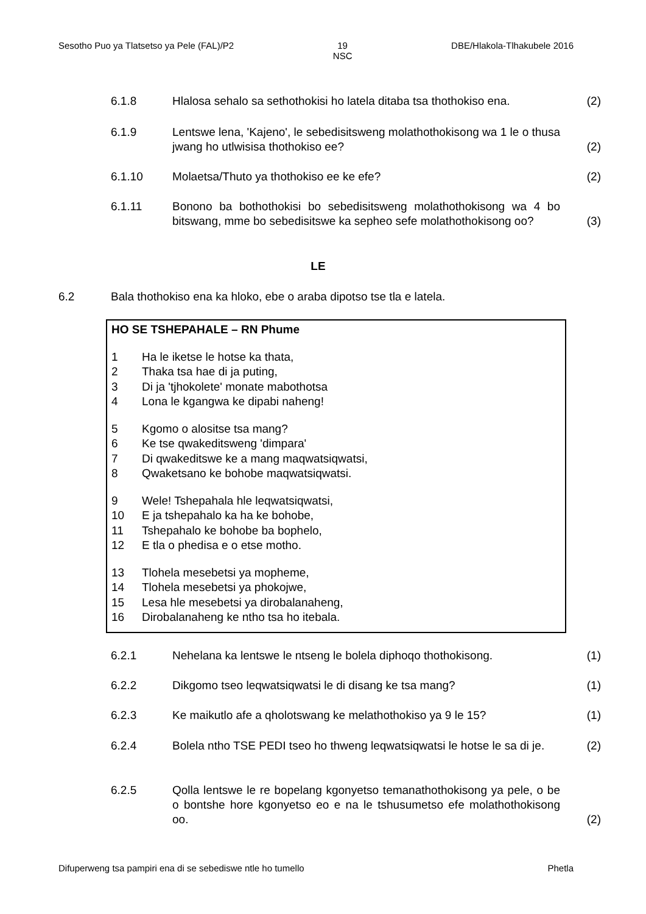Sesotho Puo ya Tlatsetso ya Pele (FAL)/P2 19
NSC DBE/Hlakola-Tlhakubele 2016
6.1.8 Hlalosa sehalo sa sethothokisi ho latela ditaba tsa thothokiso ena. (2)
6.1.9 Lentswe lena, 'Kajeno', le sebedisitsweng molathothokisong wa 1 le o thusa jwang ho utlwisisa thothokiso ee? (2)
6.1.10 Molaetsa/Thuto ya thothokiso ee ke efe? (2)
6.1.11 Bonono ba bothothokisi bo sebedisitsweng molathothokisong wa 4 bo bitswang, mme bo sebedisitswe ka sepheo sefe molathothokisong oo? (3)
LE
6.2 Bala thothokiso ena ka hloko, ebe o araba dipotso tse tla e latela.
HO SE TSHEPAHALE – RN Phume
1 Ha le iketse le hotse ka thata,
2 Thaka tsa hae di ja puting,
3 Di ja 'tjhokolete' monate mabothotsa
4 Lona le kgangwa ke dipabi naheng!
5 Kgomo o alositse tsa mang?
6 Ke tse qwakeditsweng 'dimpara'
7 Di qwakeditswe ke a mang maqwatsiqwatsi,
8 Qwaketsano ke bohobe maqwatsiqwatsi.
9 Wele! Tshepahala hle leqwatsiqwatsi,
10 E ja tshepahalo ka ha ke bohobe,
11 Tshepahalo ke bohobe ba bophelo,
12 E tla o phedisa e o etse motho.
13 Tlohela mesebetsi ya mopheme,
14 Tlohela mesebetsi ya phokojwe,
15 Lesa hle mesebetsi ya dirobalanaheng,
16 Dirobalanaheng ke ntho tsa ho itebala.
6.2.1 Nehelana ka lentswe le ntseng le bolela diphoqo thothokisong. (1)
6.2.2 Dikgomo tseo leqwatsiqwatsi le di disang ke tsa mang? (1)
6.2.3 Ke maikutlo afe a qholotswang ke melathothokiso ya 9 le 15? (1)
6.2.4 Bolela ntho TSE PEDI tseo ho thweng leqwatsiqwatsi le hotse le sa di je. (2)
6.2.5 Qolla lentswe le re bopelang kgonyetso temanathothokisong ya pele, o be o bontshe hore kgonyetso eo e na le tshusumetso efe molathothokisong oo. (2)
Difuperweng tsa pampiri ena di se sebediswe ntle ho tumello Phetla